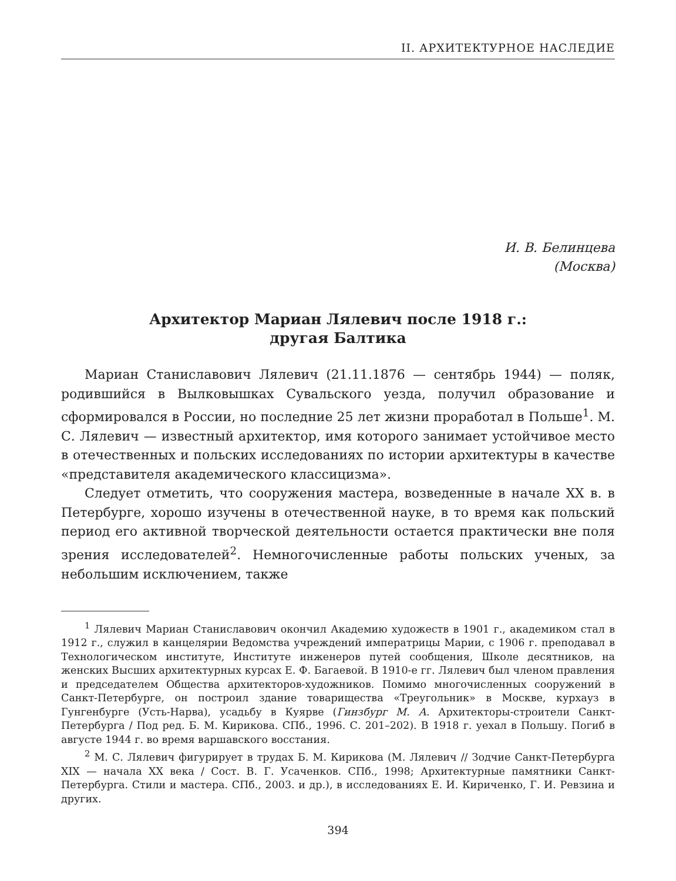II. АРХИТЕКТУРНОЕ НАСЛЕДИЕ
И. В. Белинцева
(Москва)
Архитектор Мариан Лялевич после 1918 г.:
другая Балтика
Мариан Станиславович Лялевич (21.11.1876 — сентябрь 1944) — поляк, родившийся в Вылковышках Сувальского уезда, получил образование и сформировался в России, но последние 25 лет жизни проработал в Польше<sup>1</sup>. М. С. Лялевич — известный архитектор, имя которого занимает устойчивое место в отечественных и польских исследованиях по истории архитектуры в качестве «представителя академического классицизма».
Следует отметить, что сооружения мастера, возведенные в начале XX в. в Петербурге, хорошо изучены в отечественной науке, в то время как польский период его активной творческой деятельности остается практически вне поля зрения исследователей<sup>2</sup>. Немногочисленные работы польских ученых, за небольшим исключением, также
<sup>1</sup> Лялевич Мариан Станиславович окончил Академию художеств в 1901 г., академиком стал в 1912 г., служил в канцелярии Ведомства учреждений императрицы Марии, с 1906 г. преподавал в Технологическом институте, Институте инженеров путей сообщения, Школе десятников, на женских Высших архитектурных курсах Е. Ф. Багаевой. В 1910-е гг. Лялевич был членом правления и председателем Общества архитекторов-художников. Помимо многочисленных сооружений в Санкт-Петербурге, он построил здание товарищества «Треугольник» в Москве, курхауз в Гунгенбурге (Усть-Нарва), усадьбу в Куярве (Гинзбург М. А. Архитекторы-строители Санкт-Петербурга / Под ред. Б. М. Кирикова. СПб., 1996. С. 201–202). В 1918 г. уехал в Польшу. Погиб в августе 1944 г. во время варшавского восстания.
<sup>2</sup> М. С. Лялевич фигурирует в трудах Б. М. Кирикова (М. Лялевич // Зодчие Санкт-Петербурга XIX — начала XX века / Сост. В. Г. Усаченков. СПб., 1998; Архитектурные памятники Санкт-Петербурга. Стили и мастера. СПб., 2003. и др.), в исследованиях Е. И. Кириченко, Г. И. Ревзина и других.
394